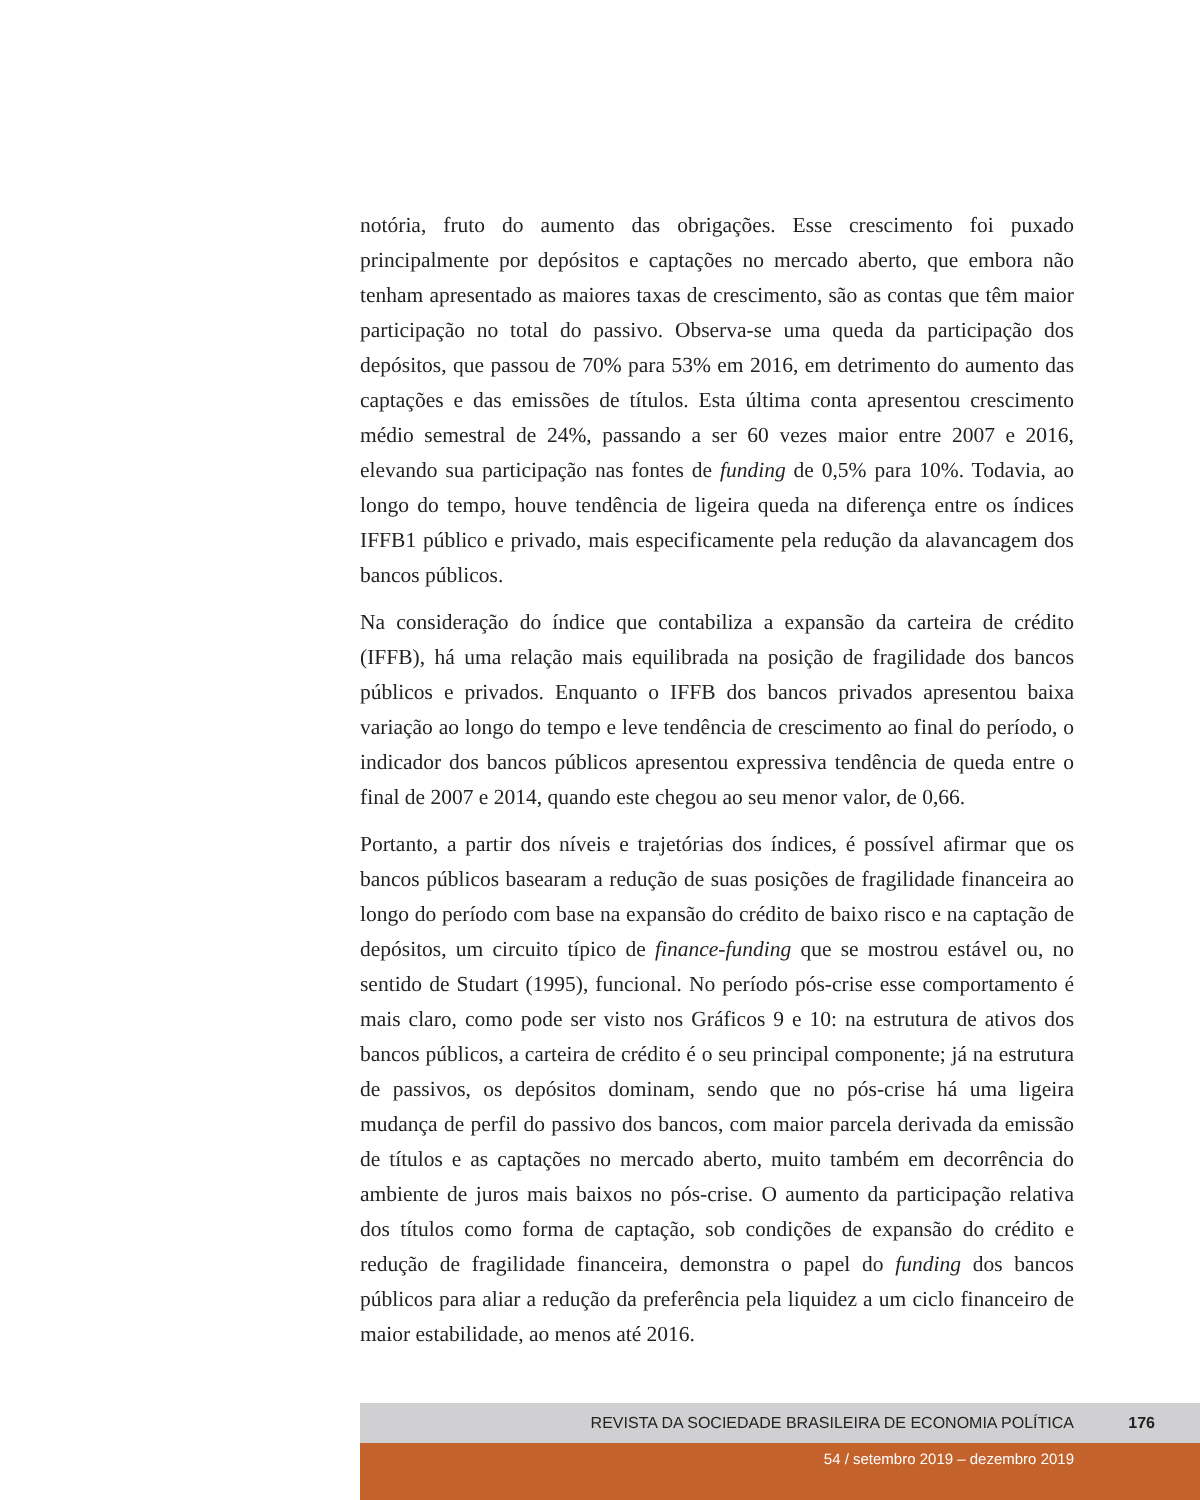notória, fruto do aumento das obrigações. Esse crescimento foi puxado principalmente por depósitos e captações no mercado aberto, que embora não tenham apresentado as maiores taxas de crescimento, são as contas que têm maior participação no total do passivo. Observa-se uma queda da participação dos depósitos, que passou de 70% para 53% em 2016, em detrimento do aumento das captações e das emissões de títulos. Esta última conta apresentou crescimento médio semestral de 24%, passando a ser 60 vezes maior entre 2007 e 2016, elevando sua participação nas fontes de funding de 0,5% para 10%. Todavia, ao longo do tempo, houve tendência de ligeira queda na diferença entre os índices IFFB1 público e privado, mais especificamente pela redução da alavancagem dos bancos públicos.
Na consideração do índice que contabiliza a expansão da carteira de crédito (IFFB), há uma relação mais equilibrada na posição de fragilidade dos bancos públicos e privados. Enquanto o IFFB dos bancos privados apresentou baixa variação ao longo do tempo e leve tendência de crescimento ao final do período, o indicador dos bancos públicos apresentou expressiva tendência de queda entre o final de 2007 e 2014, quando este chegou ao seu menor valor, de 0,66.
Portanto, a partir dos níveis e trajetórias dos índices, é possível afirmar que os bancos públicos basearam a redução de suas posições de fragilidade financeira ao longo do período com base na expansão do crédito de baixo risco e na captação de depósitos, um circuito típico de finance-funding que se mostrou estável ou, no sentido de Studart (1995), funcional. No período pós-crise esse comportamento é mais claro, como pode ser visto nos Gráficos 9 e 10: na estrutura de ativos dos bancos públicos, a carteira de crédito é o seu principal componente; já na estrutura de passivos, os depósitos dominam, sendo que no pós-crise há uma ligeira mudança de perfil do passivo dos bancos, com maior parcela derivada da emissão de títulos e as captações no mercado aberto, muito também em decorrência do ambiente de juros mais baixos no pós-crise. O aumento da participação relativa dos títulos como forma de captação, sob condições de expansão do crédito e redução de fragilidade financeira, demonstra o papel do funding dos bancos públicos para aliar a redução da preferência pela liquidez a um ciclo financeiro de maior estabilidade, ao menos até 2016.
REVISTA DA SOCIEDADE BRASILEIRA DE ECONOMIA POLÍTICA 176
54 / setembro 2019 – dezembro 2019